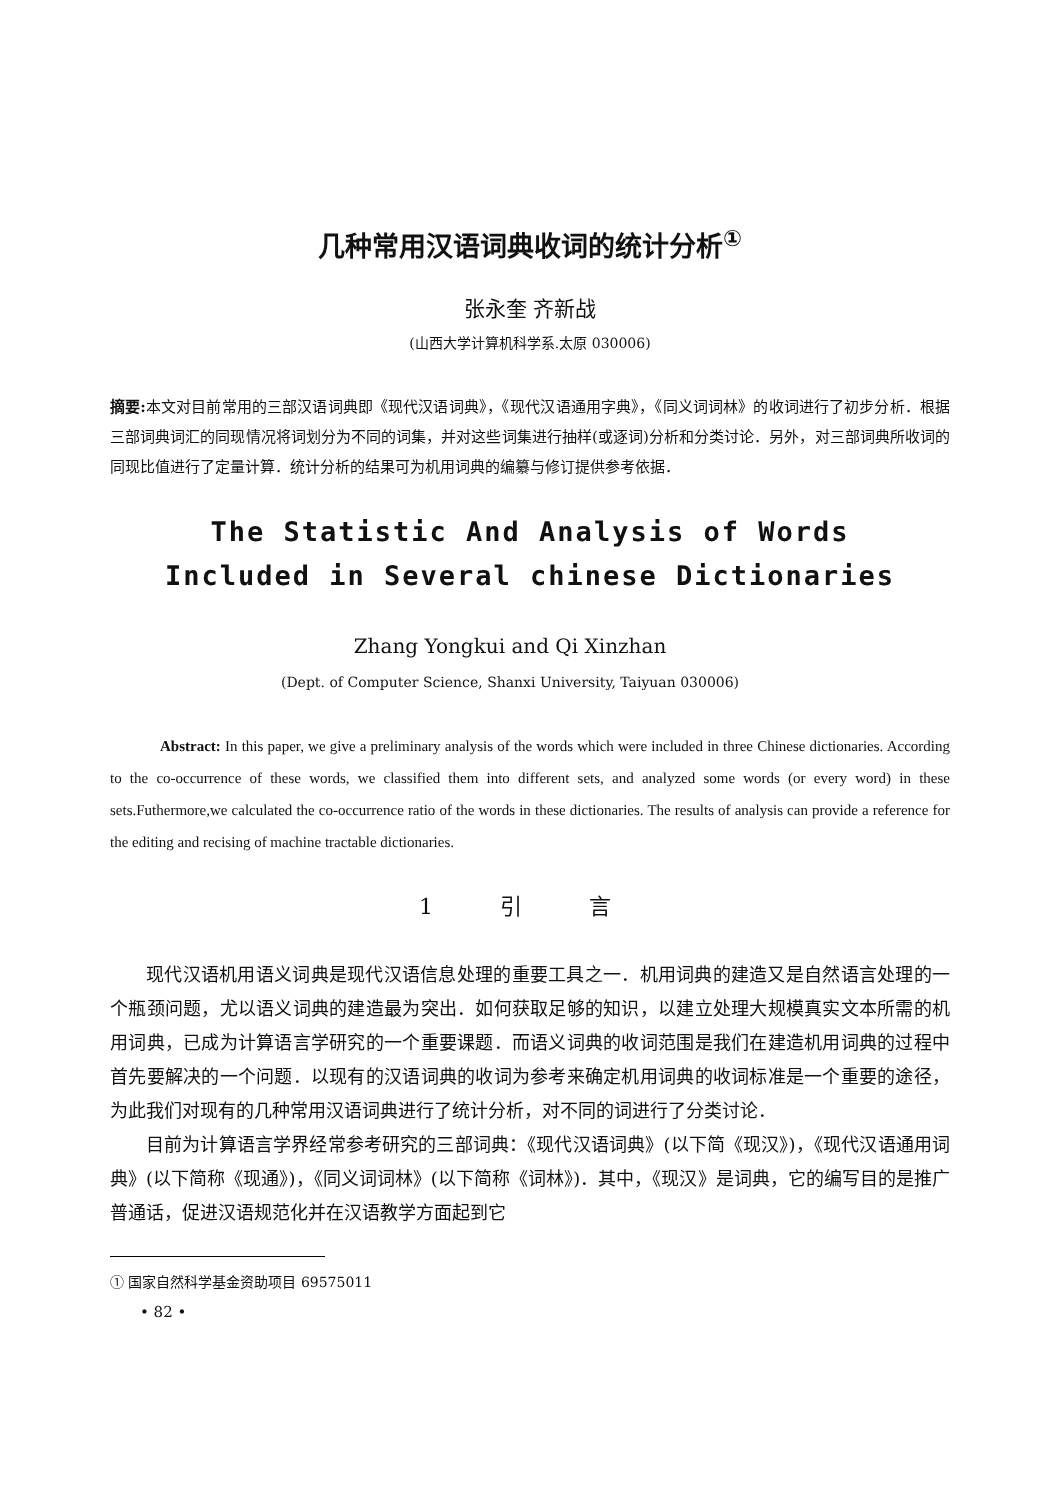几种常用汉语词典收词的统计分析<sup>①</sup>
张永奎 齐新战
(山西大学计算机科学系.太原 030006)
摘要: 本文对目前常用的三部汉语词典即《现代汉语词典》，《现代汉语通用字典》，《同义词词林》的收词进行了初步分析．根据三部词典词汇的同现情况将词划分为不同的词集，并对这些词集进行抽样(或逐词)分析和分类讨论．另外，对三部词典所收词的同现比值进行了定量计算．统计分析的结果可为机用词典的编纂与修订提供参考依据．
The Statistic And Analysis of Words
Included in Several chinese Dictionaries
Zhang Yongkui and Qi Xinzhan
(Dept. of Computer Science, Shanxi University, Taiyuan 030006)
Abstract: In this paper, we give a preliminary analysis of the words which were included in three Chinese dictionaries. According to the co-occurrence of these words, we classified them into different sets, and analyzed some words (or every word) in these sets.Futhermore,we calculated the co-occurrence ratio of the words in these dictionaries. The results of analysis can provide a reference for the editing and recising of machine tractable dictionaries.
1 引 言
现代汉语机用语义词典是现代汉语信息处理的重要工具之一．机用词典的建造又是自然语言处理的一个瓶颈问题，尤以语义词典的建造最为突出．如何获取足够的知识，以建立处理大规模真实文本所需的机用词典，已成为计算语言学研究的一个重要课题．而语义词典的收词范围是我们在建造机用词典的过程中首先要解决的一个问题．以现有的汉语词典的收词为参考来确定机用词典的收词标准是一个重要的途径，为此我们对现有的几种常用汉语词典进行了统计分析，对不同的词进行了分类讨论．
目前为计算语言学界经常参考研究的三部词典：《现代汉语词典》(以下简《现汉》)，《现代汉语通用词典》(以下简称《现通》)，《同义词词林》(以下简称《词林》)．其中，《现汉》是词典，它的编写目的是推广普通话，促进汉语规范化并在汉语教学方面起到它
① 国家自然科学基金资助项目 69575011
• 82 •